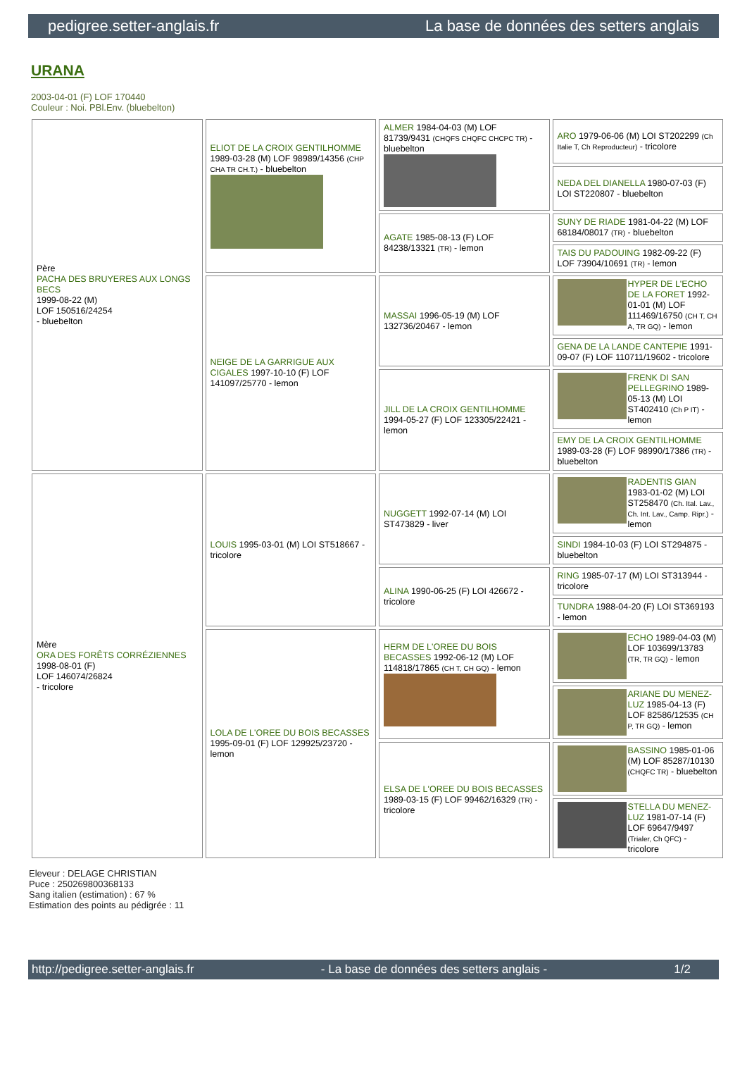pedigree.setter-anglais.fr La base de données des setters anglais
URANA
2003-04-01 (F) LOF 170440
Couleur : Noi. PBl.Env. (bluebelton)
| Père PACHA DES BRUYERES AUX LONGS BECS 1999-08-22 (M) LOF 150516/24254 - bluebelton | ELIOT DE LA CROIX GENTILHOMME 1989-03-28 (M) LOF 98989/14356 (CHP CHA TR CH.T.) - bluebelton | ALMER 1984-04-03 (M) LOF 81739/9431 (CHQFS CHQFC CHCPC TR) - bluebelton | ARO 1979-06-06 (M) LOI ST202299 (Ch Italie T, Ch Reproducteur) - tricolore |
| | | | NEDA DEL DIANELLA 1980-07-03 (F) LOI ST220807 - bluebelton |
| | | AGATE 1985-08-13 (F) LOF 84238/13321 (TR) - lemon | SUNY DE RIADE 1981-04-22 (M) LOF 68184/08017 (TR) - bluebelton |
| | | | TAIS DU PADOUING 1982-09-22 (F) LOF 73904/10691 (TR) - lemon |
| | NEIGE DE LA GARRIGUE AUX CIGALES 1997-10-10 (F) LOF 141097/25770 - lemon | MASSAI 1996-05-19 (M) LOF 132736/20467 - lemon | HYPER DE L'ECHO DE LA FORET 1992-01-01 (M) LOF 111469/16750 (CH T, CH A, TR GQ) - lemon |
| | | | GENA DE LA LANDE CANTEPIE 1991-09-07 (F) LOF 110711/19602 - tricolore |
| | | JILL DE LA CROIX GENTILHOMME 1994-05-27 (F) LOF 123305/22421 - lemon | FRENK DI SAN PELLEGRINO 1989-05-13 (M) LOI ST402410 (Ch P IT) - lemon |
| | | | EMY DE LA CROIX GENTILHOMME 1989-03-28 (F) LOF 98990/17386 (TR) - bluebelton |
| Mère ORA DES FORÊTS CORRÉZIENNES 1998-08-01 (F) LOF 146074/26824 - tricolore | LOUIS 1995-03-01 (M) LOI ST518667 - tricolore | NUGGETT 1992-07-14 (M) LOI ST473829 - liver | RADENTIS GIAN 1983-01-02 (M) LOI ST258470 (Ch. Ital. Lav., Ch. Int. Lav., Camp. Ripr.) - lemon |
| | | | SINDI 1984-10-03 (F) LOI ST294875 - bluebelton |
| | | ALINA 1990-06-25 (F) LOI 426672 - tricolore | RING 1985-07-17 (M) LOI ST313944 - tricolore |
| | | | TUNDRA 1988-04-20 (F) LOI ST369193 - lemon |
| | LOLA DE L'OREE DU BOIS BECASSES 1995-09-01 (F) LOF 129925/23720 - lemon | HERM DE L'OREE DU BOIS BECASSES 1992-06-12 (M) LOF 114818/17865 (CH T, CH GQ) - lemon | ECHO 1989-04-03 (M) LOF 103699/13783 (TR, TR GQ) - lemon |
| | | | ARIANE DU MENEZ-LUZ 1985-04-13 (F) LOF 82586/12535 (CH P, TR GQ) - lemon |
| | | ELSA DE L'OREE DU BOIS BECASSES 1989-03-15 (F) LOF 99462/16329 (TR) - tricolore | BASSINO 1985-01-06 (M) LOF 85287/10130 (CHQFC TR) - bluebelton |
| | | | STELLA DU MENEZ-LUZ 1981-07-14 (F) LOF 69647/9497 (Trialer, Ch QFC) - tricolore |
Eleveur : DELAGE CHRISTIAN
Puce : 250269800368133
Sang italien (estimation) : 67 %
Estimation des points au pédigrée : 11
http://pedigree.setter-anglais.fr - La base de données des setters anglais - 1/2